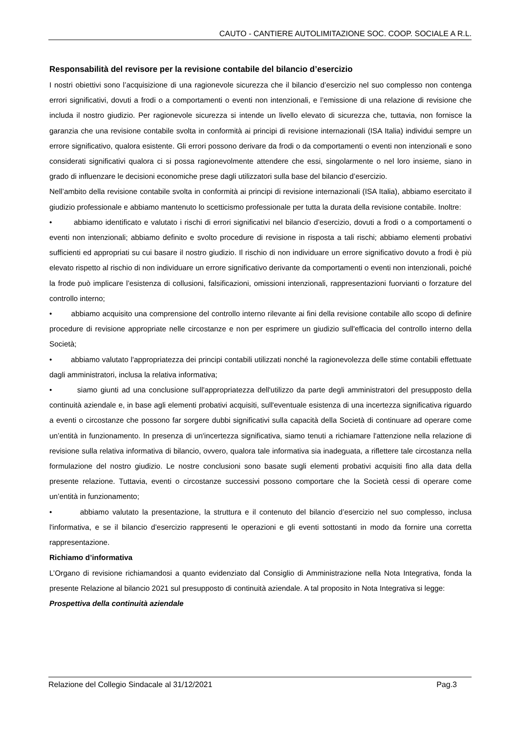CAUTO - CANTIERE AUTOLIMITAZIONE SOC. COOP. SOCIALE A R.L.
Responsabilità del revisore per la revisione contabile del bilancio d’esercizio
I nostri obiettivi sono l’acquisizione di una ragionevole sicurezza che il bilancio d’esercizio nel suo complesso non contenga errori significativi, dovuti a frodi o a comportamenti o eventi non intenzionali, e l’emissione di una relazione di revisione che includa il nostro giudizio. Per ragionevole sicurezza si intende un livello elevato di sicurezza che, tuttavia, non fornisce la garanzia che una revisione contabile svolta in conformità ai principi di revisione internazionali (ISA Italia) individui sempre un errore significativo, qualora esistente. Gli errori possono derivare da frodi o da comportamenti o eventi non intenzionali e sono considerati significativi qualora ci si possa ragionevolmente attendere che essi, singolarmente o nel loro insieme, siano in grado di influenzare le decisioni economiche prese dagli utilizzatori sulla base del bilancio d’esercizio.
Nell’ambito della revisione contabile svolta in conformità ai principi di revisione internazionali (ISA Italia), abbiamo esercitato il giudizio professionale e abbiamo mantenuto lo scetticismo professionale per tutta la durata della revisione contabile. Inoltre:
• abbiamo identificato e valutato i rischi di errori significativi nel bilancio d’esercizio, dovuti a frodi o a comportamenti o eventi non intenzionali; abbiamo definito e svolto procedure di revisione in risposta a tali rischi; abbiamo elementi probativi sufficienti ed appropriati su cui basare il nostro giudizio. Il rischio di non individuare un errore significativo dovuto a frodi è più elevato rispetto al rischio di non individuare un errore significativo derivante da comportamenti o eventi non intenzionali, poiché la frode può implicare l’esistenza di collusioni, falsificazioni, omissioni intenzionali, rappresentazioni fuorvianti o forzature del controllo interno;
• abbiamo acquisito una comprensione del controllo interno rilevante ai fini della revisione contabile allo scopo di definire procedure di revisione appropriate nelle circostanze e non per esprimere un giudizio sull'efficacia del controllo interno della Società;
• abbiamo valutato l'appropriatezza dei principi contabili utilizzati nonché la ragionevolezza delle stime contabili effettuate dagli amministratori, inclusa la relativa informativa;
• siamo giunti ad una conclusione sull'appropriatezza dell'utilizzo da parte degli amministratori del presupposto della continuità aziendale e, in base agli elementi probativi acquisiti, sull'eventuale esistenza di una incertezza significativa riguardo a eventi o circostanze che possono far sorgere dubbi significativi sulla capacità della Società di continuare ad operare come un’entità in funzionamento. In presenza di un'incertezza significativa, siamo tenuti a richiamare l'attenzione nella relazione di revisione sulla relativa informativa di bilancio, ovvero, qualora tale informativa sia inadeguata, a riflettere tale circostanza nella formulazione del nostro giudizio. Le nostre conclusioni sono basate sugli elementi probativi acquisiti fino alla data della presente relazione. Tuttavia, eventi o circostanze successivi possono comportare che la Società cessi di operare come un’entità in funzionamento;
• abbiamo valutato la presentazione, la struttura e il contenuto del bilancio d’esercizio nel suo complesso, inclusa l'informativa, e se il bilancio d’esercizio rappresenti le operazioni e gli eventi sottostanti in modo da fornire una corretta rappresentazione.
Richiamo d’informativa
L’Organo di revisione richiamandosi a quanto evidenziato dal Consiglio di Amministrazione nella Nota Integrativa, fonda la presente Relazione al bilancio 2021 sul presupposto di continuità aziendale. A tal proposito in Nota Integrativa si legge:
Prospettiva della continuità aziendale
Relazione del Collegio Sindacale al 31/12/2021 Pag.3